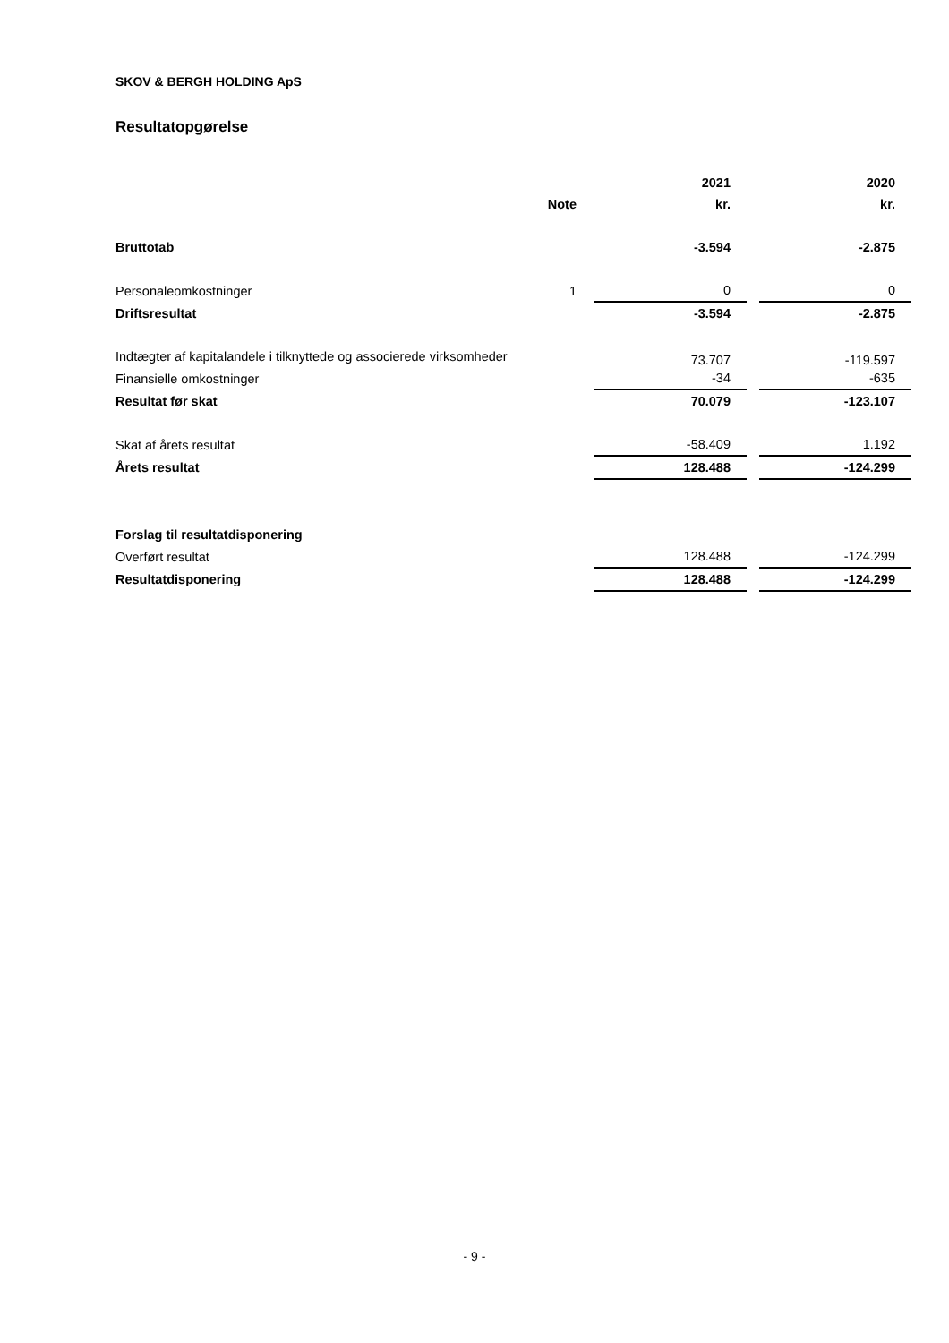SKOV & BERGH HOLDING ApS
Resultatopgørelse
| | | 2021 | | 2020 |
| --- | --- | --- | --- | --- |
| | Note | kr. | | kr. |
| Bruttotab | | -3.594 | | -2.875 |
| Personaleomkostninger | 1 | 0 | | 0 |
| Driftsresultat | | -3.594 | | -2.875 |
| Indtægter af kapitalandele i tilknyttede og associerede virksomheder | | 73.707 | | -119.597 |
| Finansielle omkostninger | | -34 | | -635 |
| Resultat før skat | | 70.079 | | -123.107 |
| Skat af årets resultat | | -58.409 | | 1.192 |
| Årets resultat | | 128.488 | | -124.299 |
| Forslag til resultatdisponering | | | | |
| Overført resultat | | 128.488 | | -124.299 |
| Resultatdisponering | | 128.488 | | -124.299 |
- 9 -